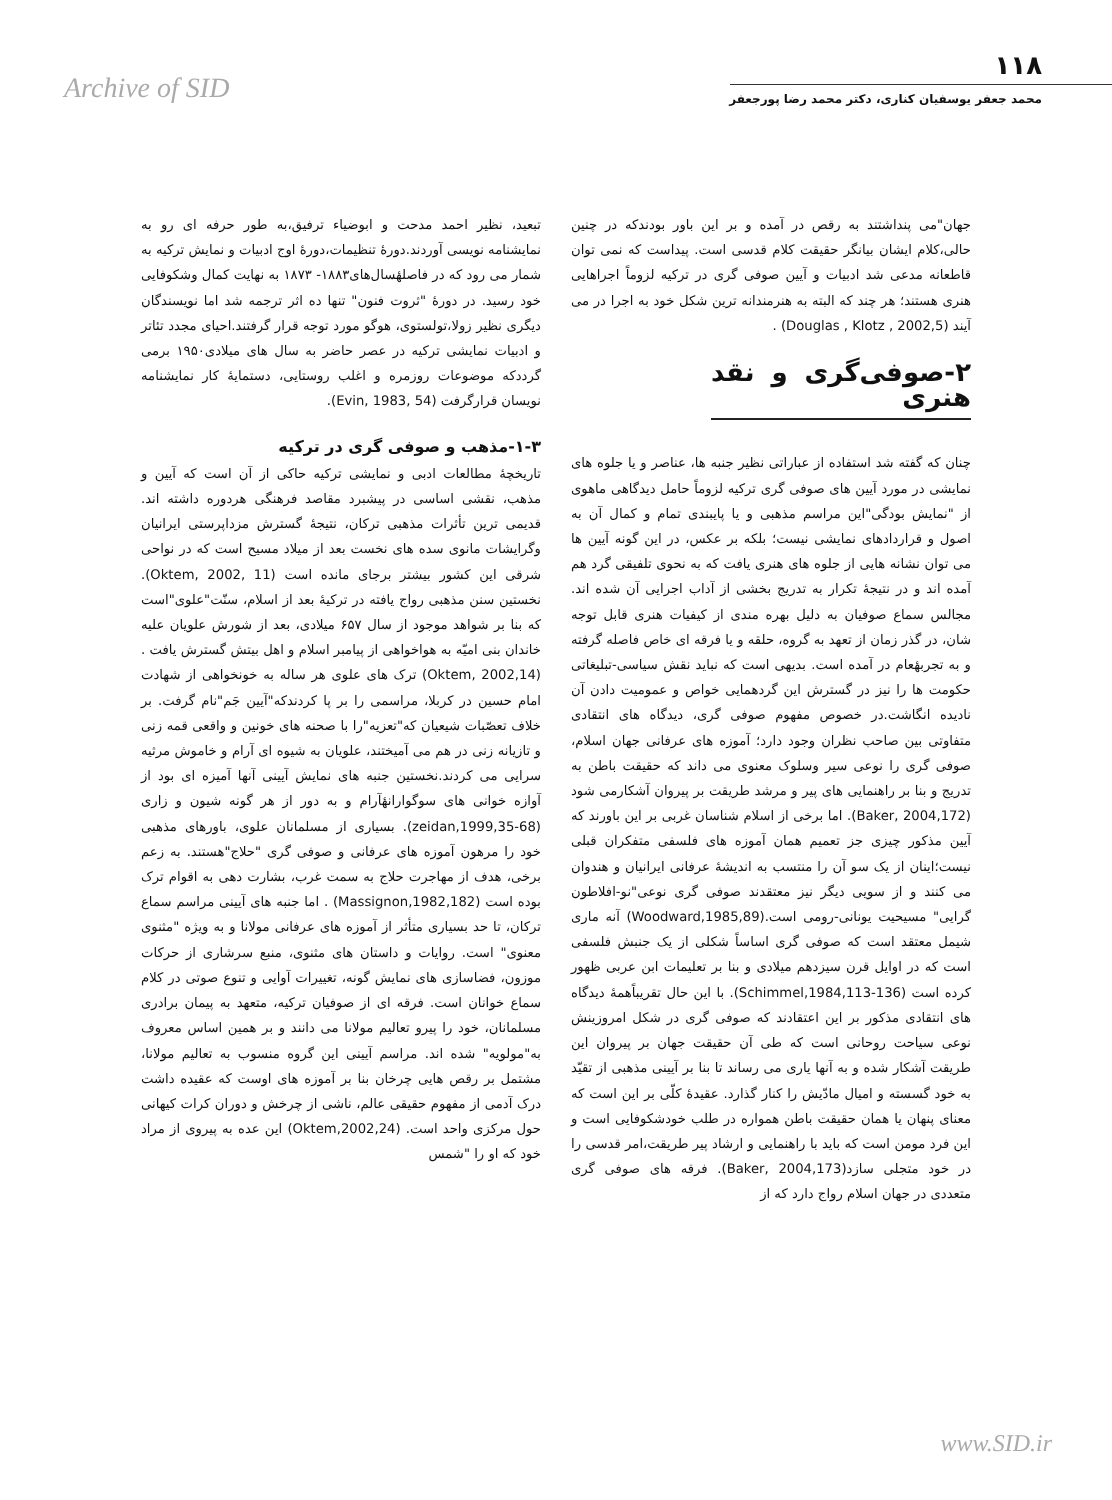Archive of SID
۱۱۸
محمد جعفر یوسفیان کناری، دکتر محمد رضا پورجعفر
تبعید، نظیر احمد مدحت و ابوضیاء ترفیق،به طور حرفه ای رو به نمایشنامه نویسی آوردند.دورهٔ تنظیمات،دورهٔ اوج ادبیات و نمایش ترکیه به شمار می رود که در فاصلهٔسال‌های۱۸۸۳- ۱۸۷۳ به نهایت کمال وشکوفایی خود رسید. در دورهٔ "ثروت فنون" تنها ده اثر ترجمه شد اما نویسندگان دیگری نظیر زولا،تولستوی، هوگو مورد توجه قرار گرفتند.احیای مجدد تئاتر و ادبیات نمایشی ترکیه در عصر حاضر به سال های میلادی۱۹۵۰ برمی گرددکه موضوعات روزمره و اغلب روستایی، دستمایهٔ کار نمایشنامه نویسان قرارگرفت (Evin, 1983, 54).
۱-۳-مذهب و صوفی گری در ترکیه
تاریخچهٔ مطالعات ادبی و نمایشی ترکیه حاکی از آن است که آیین و مذهب، نقشی اساسی در پیشبرد مقاصد فرهنگی هردوره داشته اند. قدیمی ترین تأثرات مذهبی ترکان، نتیجهٔ گسترش مزداپرستی ایرانیان وگرایشات مانوی سده های نخست بعد از میلاد مسیح است که در نواحی شرقی این کشور بیشتر برجای مانده است (Oktem, 2002, 11). نخستین سنن مذهبی رواج یافته در ترکیهٔ بعد از اسلام، سنّت"علوی"است که بنا بر شواهد موجود از سال ۶۵۷ میلادی، بعد از شورش علویان علیه خاندان بنی امیّه به هواخواهی از پیامبر اسلام و اهل بیتش گسترش یافت .(Oktem, 2002,14) ترک های علوی هر ساله به خونخواهی از شهادت امام حسین در کربلا، مراسمی را بر پا کردندکه"آیین جَم"نام گرفت. بر خلاف تعصّبات شیعیان که"تعزیه"را با صحنه های خونین و واقعی قمه زنی و تازیانه زنی در هم می آمیختند، علویان به شیوه ای آرام و خاموش مرثیه سرایی می کردند.نخستین جنبه های نمایش آیینی آنها آمیزه ای بود از آوازه خوانی های سوگوارانهٔآرام و به دور از هر گونه شیون و زاری (zeidan,1999,35-68). بسیاری از مسلمانان علوی، باورهای مذهبی خود را مرهون آموزه های عرفانی و صوفی گری "حلاج"هستند. به زعم برخی، هدف از مهاجرت حلاج به سمت غرب، بشارت دهی به اقوام ترک بوده است (Massignon,1982,182) . اما جنبه های آیینی مراسم سماع ترکان، تا حد بسیاری متأثر از آموزه های عرفانی مولانا و به ویژه "مثنوی معنوی" است. روایات و داستان های مثنوی، منبع سرشاری از حرکات موزون، فضاسازی های نمایش گونه، تغییرات آوایی و تنوع صوتی در کلام سماع خوانان است. فرقه ای از صوفیان ترکیه، متعهد به پیمان برادری مسلمانان، خود را پیرو تعالیم مولانا می دانند و بر همین اساس معروف به"مولویه" شده اند. مراسم آیینی این گروه منسوب به تعالیم مولانا، مشتمل بر رقص هایی چرخان بنا بر آموزه های اوست که عقیده داشت درک آدمی از مفهوم حقیقی عالم، ناشی از چرخش و دوران کرات کیهانی حول مرکزی واحد است. (Oktem,2002,24) این عده به پیروی از مراد خود که او را "شمس
جهان"می پنداشتند به رقص در آمده و بر این باور بودندکه در چنین حالی،کلام ایشان بیانگر حقیقت کلام قدسی است. پیداست که نمی توان قاطعانه مدعی شد ادبیات و آیین صوفی گری در ترکیه لزوماً اجراهایی هنری هستند؛ هر چند که البته به هنرمندانه ترین شکل خود به اجرا در می آیند (Douglas , Klotz , 2002,5) .
۲-صوفی‌گری و نقد هنری
چنان که گفته شد استفاده از عباراتی نظیر جنبه ها، عناصر و یا جلوه های نمایشی در مورد آیین های صوفی گری ترکیه لزوماً حامل دیدگاهی ماهوی از "نمایش بودگی"این مراسم مذهبی و یا پایبندی تمام و کمال آن به اصول و قراردادهای نمایشی نیست؛ بلکه بر عکس، در این گونه آیین ها می توان نشانه هایی از جلوه های هنری یافت که به نحوی تلفیقی گرد هم آمده اند و در نتیجهٔ تکرار به تدریج بخشی از آداب اجرایی آن شده اند. مجالس سماع صوفیان به دلیل بهره مندی از کیفیات هنری قابل توجه شان، در گذر زمان از تعهد به گروه، حلقه و یا فرقه ای خاص فاصله گرفته و به تجربهٔعام در آمده است. بدیهی است که نباید نقش سیاسی-تبلیغاتی حکومت ها را نیز در گسترش این گردهمایی خواص و عمومیت دادن آن نادیده انگاشت.در خصوص مفهوم صوفی گری، دیدگاه های انتقادی متفاوتی بین صاحب نظران وجود دارد؛ آموزه های عرفانی جهان اسلام، صوفی گری را نوعی سیر وسلوک معنوی می داند که حقیقت باطن به تدریج و بنا بر راهنمایی های پیر و مرشد طریقت بر پیروان آشکارمی شود (Baker, 2004,172). اما برخی از اسلام شناسان غربی بر این باورند که آیین مذکور چیزی جز تعمیم همان آموزه های فلسفی متفکران قبلی نیست؛اینان از یک سو آن را منتسب به اندیشهٔ عرفانی ایرانیان و هندوان می کنند و از سویی دیگر نیز معتقدند صوفی گری نوعی"نو-افلاطون گرایی" مسیحیت یونانی-رومی است.(Woodward,1985,89) آنه ماری شیمل معتقد است که صوفی گری اساساً شکلی از یک جنبش فلسفی است که در اوایل قرن سیزدهم میلادی و بنا بر تعلیمات ابن عربی ظهور کرده است (Schimmel,1984,113-136). با این حال تقریباًهمهٔ دیدگاه های انتقادی مذکور بر این اعتقادند که صوفی گری در شکل امروزینش نوعی سیاحت روحانی است که طی آن حقیقت جهان بر پیروان این طریقت آشکار شده و به آنها یاری می رساند تا بنا بر آیینی مذهبی از تقیّد به خود گسسته و امیال مادّیش را کنار گذارد. عقیدهٔ کلّی بر این است که معنای پنهان یا همان حقیقت باطن همواره در طلب خودشکوفایی است و این فرد مومن است که باید با راهنمایی و ارشاد پیر طریقت،امر قدسی را در خود متجلی سازد(Baker, 2004,173). فرقه های صوفی گری متعددی در جهان اسلام رواج دارد که از
www.SID.ir